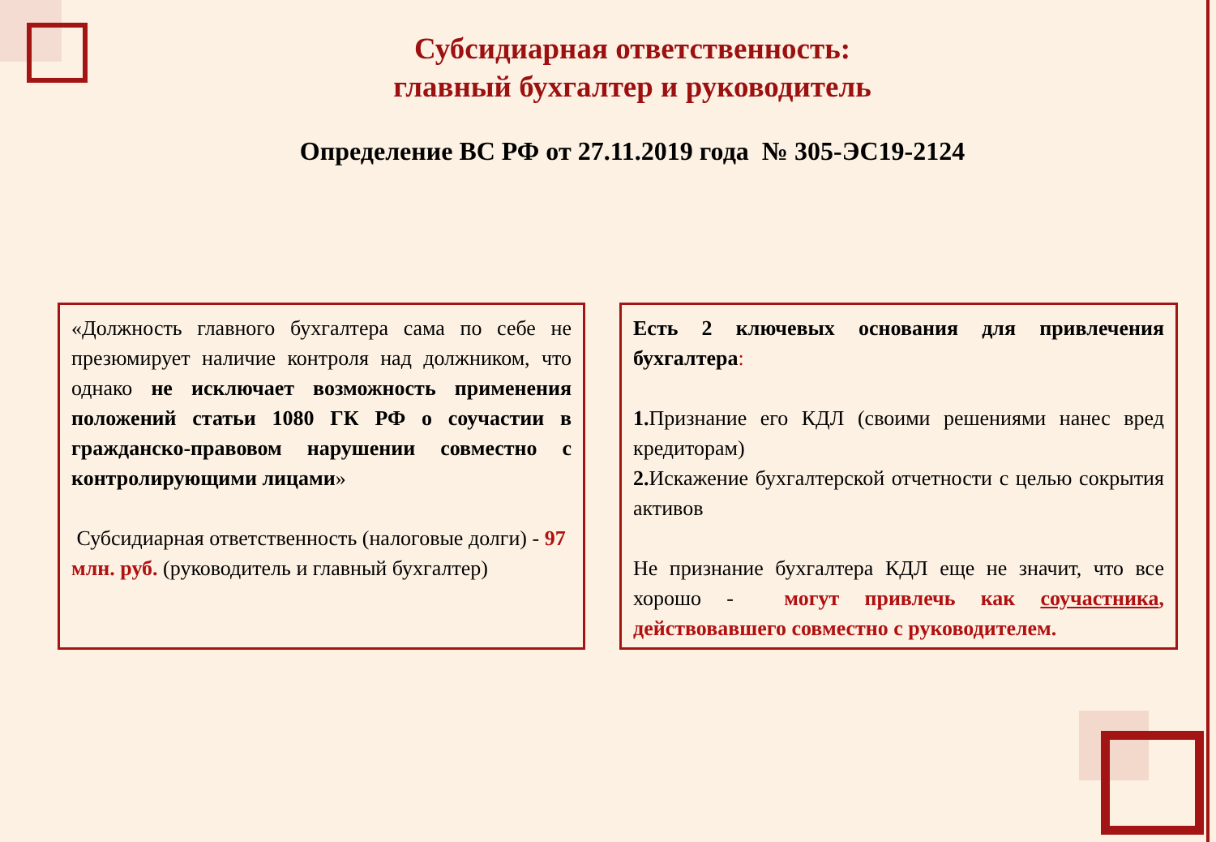Субсидиарная ответственность:
главный бухгалтер и руководитель
Определение ВС РФ от 27.11.2019 года № 305-ЭС19-2124
«Должность главного бухгалтера сама по себе не презюмирует наличие контроля над должником, что однако не исключает возможность применения положений статьи 1080 ГК РФ о соучастии в гражданско-правовом нарушении совместно с контролирующими лицами»
Субсидиарная ответственность (налоговые долги) - 97 млн. руб. (руководитель и главный бухгалтер)
Есть 2 ключевых основания для привлечения бухгалтера:
1. Признание его КДЛ (своими решениями нанес вред кредиторам)
2. Искажение бухгалтерской отчетности с целью сокрытия активов
Не признание бухгалтера КДЛ еще не значит, что все хорошо - могут привлечь как соучастника, действовавшего совместно с руководителем.